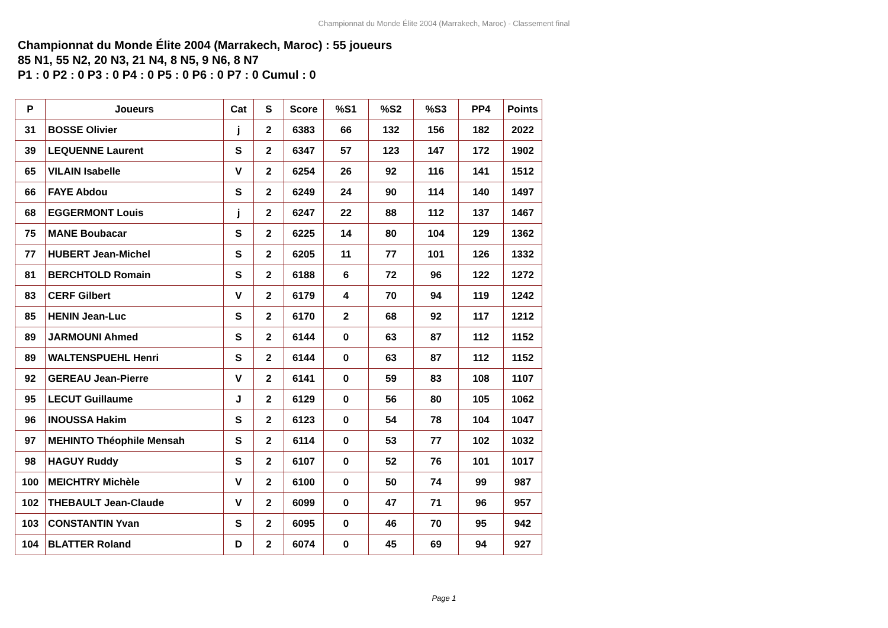Championnat du Monde Élite 2004 (Marrakech, Maroc) - Classement final
Championnat du Monde Élite 2004 (Marrakech, Maroc) : 55 joueurs
85 N1, 55 N2, 20 N3, 21 N4, 8 N5, 9 N6, 8 N7
P1 : 0 P2 : 0 P3 : 0 P4 : 0 P5 : 0 P6 : 0 P7 : 0 Cumul : 0
| P | Joueurs | Cat | S | Score | %S1 | %S2 | %S3 | PP4 | Points |
| --- | --- | --- | --- | --- | --- | --- | --- | --- | --- |
| 31 | BOSSE Olivier | j | 2 | 6383 | 66 | 132 | 156 | 182 | 2022 |
| 39 | LEQUENNE Laurent | S | 2 | 6347 | 57 | 123 | 147 | 172 | 1902 |
| 65 | VILAIN Isabelle | V | 2 | 6254 | 26 | 92 | 116 | 141 | 1512 |
| 66 | FAYE Abdou | S | 2 | 6249 | 24 | 90 | 114 | 140 | 1497 |
| 68 | EGGERMONT Louis | j | 2 | 6247 | 22 | 88 | 112 | 137 | 1467 |
| 75 | MANE Boubacar | S | 2 | 6225 | 14 | 80 | 104 | 129 | 1362 |
| 77 | HUBERT Jean-Michel | S | 2 | 6205 | 11 | 77 | 101 | 126 | 1332 |
| 81 | BERCHTOLD Romain | S | 2 | 6188 | 6 | 72 | 96 | 122 | 1272 |
| 83 | CERF Gilbert | V | 2 | 6179 | 4 | 70 | 94 | 119 | 1242 |
| 85 | HENIN Jean-Luc | S | 2 | 6170 | 2 | 68 | 92 | 117 | 1212 |
| 89 | JARMOUNI Ahmed | S | 2 | 6144 | 0 | 63 | 87 | 112 | 1152 |
| 89 | WALTENSPUEHL Henri | S | 2 | 6144 | 0 | 63 | 87 | 112 | 1152 |
| 92 | GEREAU Jean-Pierre | V | 2 | 6141 | 0 | 59 | 83 | 108 | 1107 |
| 95 | LECUT Guillaume | J | 2 | 6129 | 0 | 56 | 80 | 105 | 1062 |
| 96 | INOUSSA Hakim | S | 2 | 6123 | 0 | 54 | 78 | 104 | 1047 |
| 97 | MEHINTO Théophile Mensah | S | 2 | 6114 | 0 | 53 | 77 | 102 | 1032 |
| 98 | HAGUY Ruddy | S | 2 | 6107 | 0 | 52 | 76 | 101 | 1017 |
| 100 | MEICHTRY Michèle | V | 2 | 6100 | 0 | 50 | 74 | 99 | 987 |
| 102 | THEBAULT Jean-Claude | V | 2 | 6099 | 0 | 47 | 71 | 96 | 957 |
| 103 | CONSTANTIN Yvan | S | 2 | 6095 | 0 | 46 | 70 | 95 | 942 |
| 104 | BLATTER Roland | D | 2 | 6074 | 0 | 45 | 69 | 94 | 927 |
Page 1